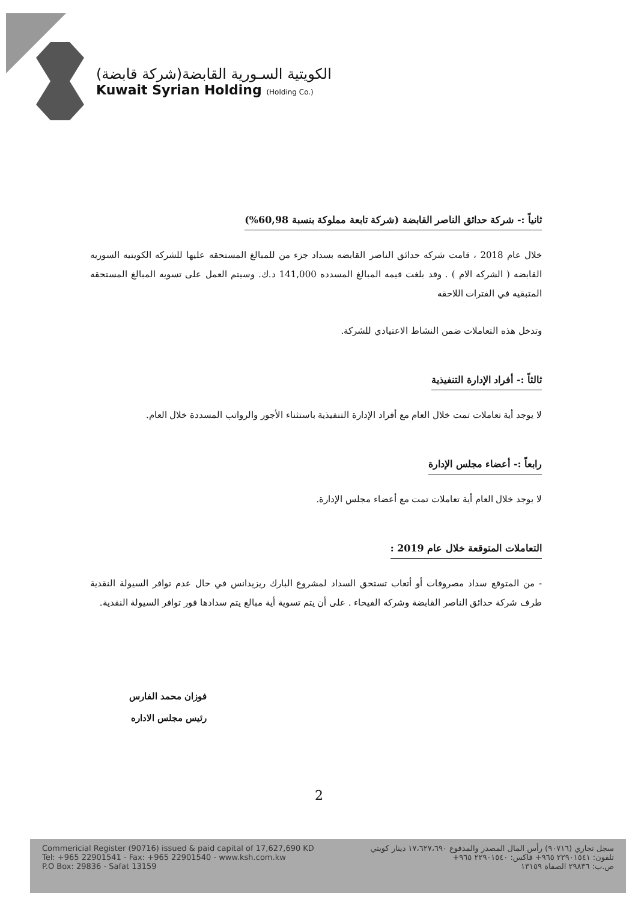الكويتية السـورية القابضة(شركة قابضة)
Kuwait Syrian Holding (Holding Co.)
ثانياً :- شركة حدائق الناصر القابضة (شركة تابعة مملوكة بنسبة 60,98%)
خلال عام 2018 ، قامت شركه حدائق الناصر القابضه بسداد جزء من للمبالغ المستحقه عليها للشركه الكويتيه السوريه القابضه ( الشركه الام ) . وقد بلغت قيمه المبالغ المسدده 141,000 د.ك. وسيتم العمل على تسويه المبالغ المستحقه المتبقيه في الفترات اللاحقه
وتدخل هذه التعاملات ضمن النشاط الاعتيادي للشركة.
ثالثاً :- أفراد الإدارة التنفيذية
لا يوجد أية تعاملات تمت خلال العام مع أفراد الإدارة التنفيذية باستثناء الأجور والرواتب المسددة خلال العام.
رابعاً :- أعضاء مجلس الإدارة
لا يوجد خلال العام أية تعاملات تمت مع أعضاء مجلس الإدارة.
التعاملات المتوقعة خلال عام 2019 :
- من المتوقع سداد مصروفات أو أتعاب تستحق السداد لمشروع البارك ريزيدانس في حال عدم توافر السيولة النقدية طرف شركة حدائق الناصر القابضة وشركه الفيحاء . على أن يتم تسوية أية مبالغ يتم سدادها فور توافر السيولة النقدية.
فوزان محمد الفارس
رئيس مجلس الاداره
2
Commericial Register (90716) issued & paid capital of 17,627,690 KD
Tel: +965 22901541 - Fax: +965 22901540 - www.ksh.com.kw
P.O Box: 29836 - Safat 13159
سجل تجاري (٩٠٧١٦) رأس المال المصدر والمدفوع ١٧،٦٢٧،٦٩٠ دينار كويتي
تلفون: ٢٢٩٠١٥٤١ ٩٦٥+ فاكس: ٢٢٩٠١٥٤٠ ٩٦٥+
ص.ب: ٢٩٨٣٦ الصفاة ١٣١٥٩